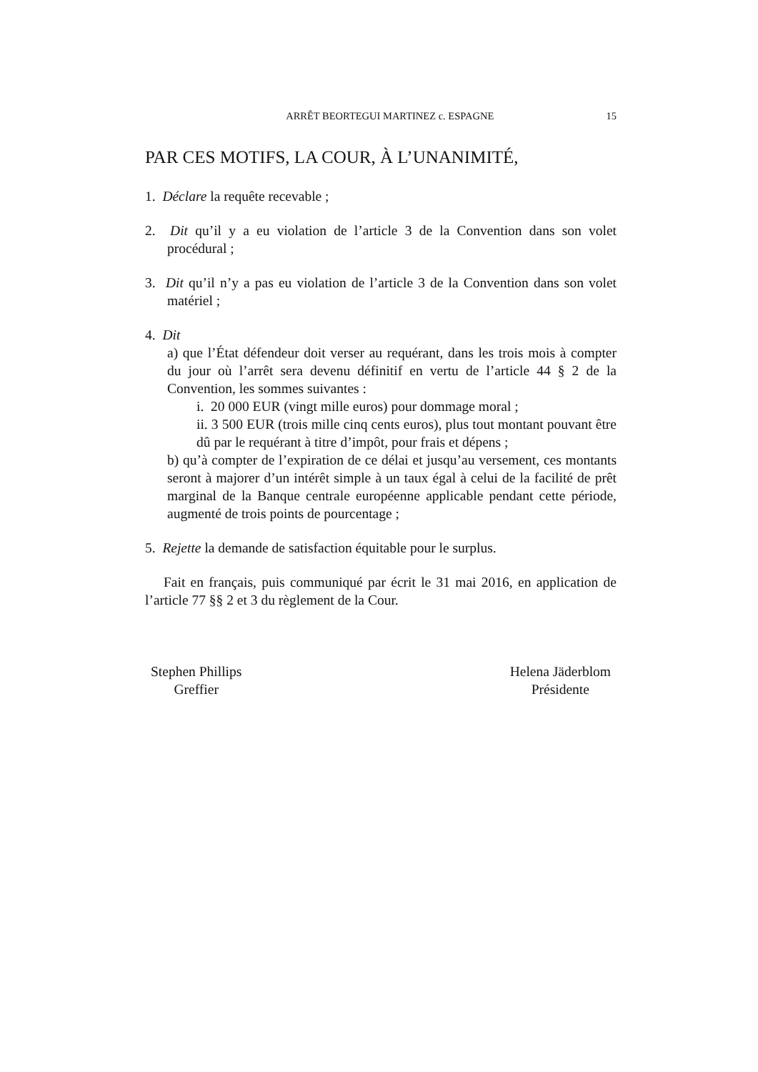ARRÊT BEORTEGUI MARTINEZ c. ESPAGNE 15
PAR CES MOTIFS, LA COUR, À L’UNANIMITÉ,
1. Déclare la requête recevable ;
2. Dit qu’il y a eu violation de l’article 3 de la Convention dans son volet procédural ;
3. Dit qu’il n’y a pas eu violation de l’article 3 de la Convention dans son volet matériel ;
4. Dit
a) que l’État défendeur doit verser au requérant, dans les trois mois à compter du jour où l’arrêt sera devenu définitif en vertu de l’article 44 § 2 de la Convention, les sommes suivantes :
i. 20 000 EUR (vingt mille euros) pour dommage moral ;
ii. 3 500 EUR (trois mille cinq cents euros), plus tout montant pouvant être dû par le requérant à titre d’impôt, pour frais et dépens ;
b) qu’à compter de l’expiration de ce délai et jusqu’au versement, ces montants seront à majorer d’un intérêt simple à un taux égal à celui de la facilité de prêt marginal de la Banque centrale européenne applicable pendant cette période, augmenté de trois points de pourcentage ;
5. Rejette la demande de satisfaction équitable pour le surplus.
Fait en français, puis communiqué par écrit le 31 mai 2016, en application de l’article 77 §§ 2 et 3 du règlement de la Cour.
Stephen Phillips
Greffier
Helena Jäderblom
Présidente